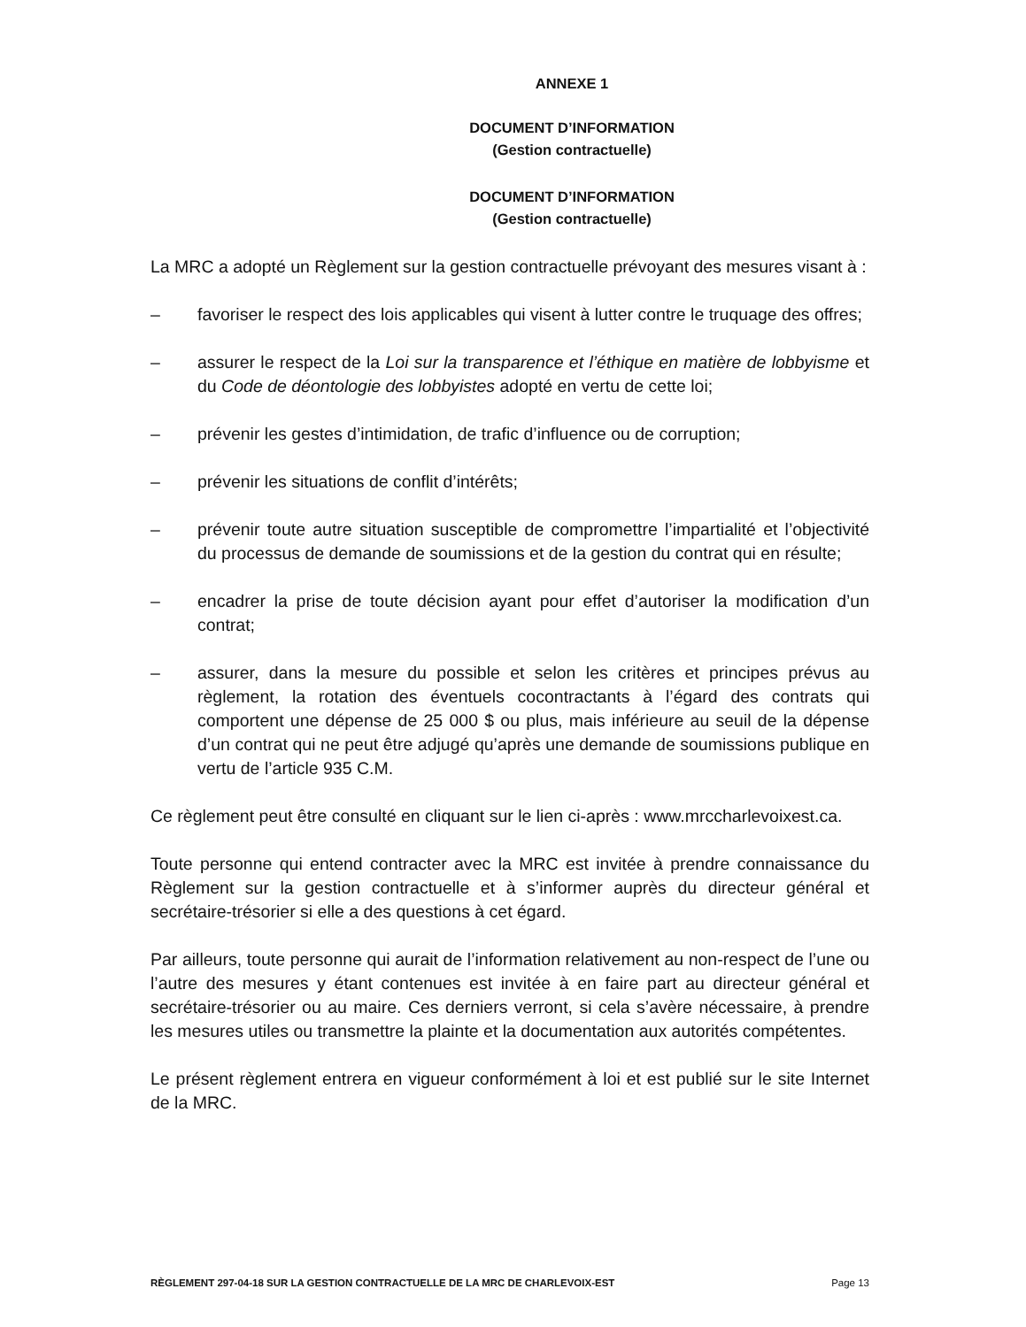ANNEXE 1
DOCUMENT D’INFORMATION
(Gestion contractuelle)
DOCUMENT D’INFORMATION
(Gestion contractuelle)
La MRC a adopté un Règlement sur la gestion contractuelle prévoyant des mesures visant à :
– favoriser le respect des lois applicables qui visent à lutter contre le truquage des offres;
– assurer le respect de la Loi sur la transparence et l’éthique en matière de lobbyisme et du Code de déontologie des lobbyistes adopté en vertu de cette loi;
– prévenir les gestes d’intimidation, de trafic d’influence ou de corruption;
– prévenir les situations de conflit d’intérêts;
– prévenir toute autre situation susceptible de compromettre l’impartialité et l’objectivité du processus de demande de soumissions et de la gestion du contrat qui en résulte;
– encadrer la prise de toute décision ayant pour effet d’autoriser la modification d’un contrat;
– assurer, dans la mesure du possible et selon les critères et principes prévus au règlement, la rotation des éventuels cocontractants à l’égard des contrats qui comportent une dépense de 25 000 $ ou plus, mais inférieure au seuil de la dépense d’un contrat qui ne peut être adjugé qu’après une demande de soumissions publique en vertu de l’article 935 C.M.
Ce règlement peut être consulté en cliquant sur le lien ci-après : www.mrccharlevoixest.ca.
Toute personne qui entend contracter avec la MRC est invitée à prendre connaissance du Règlement sur la gestion contractuelle et à s’informer auprès du directeur général et secrétaire-trésorier si elle a des questions à cet égard.
Par ailleurs, toute personne qui aurait de l’information relativement au non-respect de l’une ou l’autre des mesures y étant contenues est invitée à en faire part au directeur général et secrétaire-trésorier ou au maire. Ces derniers verront, si cela s’avère nécessaire, à prendre les mesures utiles ou transmettre la plainte et la documentation aux autorités compétentes.
Le présent règlement entrera en vigueur conformément à loi et est publié sur le site Internet de la MRC.
RÈGLEMENT 297-04-18 SUR LA GESTION CONTRACTUELLE DE LA MRC DE CHARLEVOIX-EST Page 13